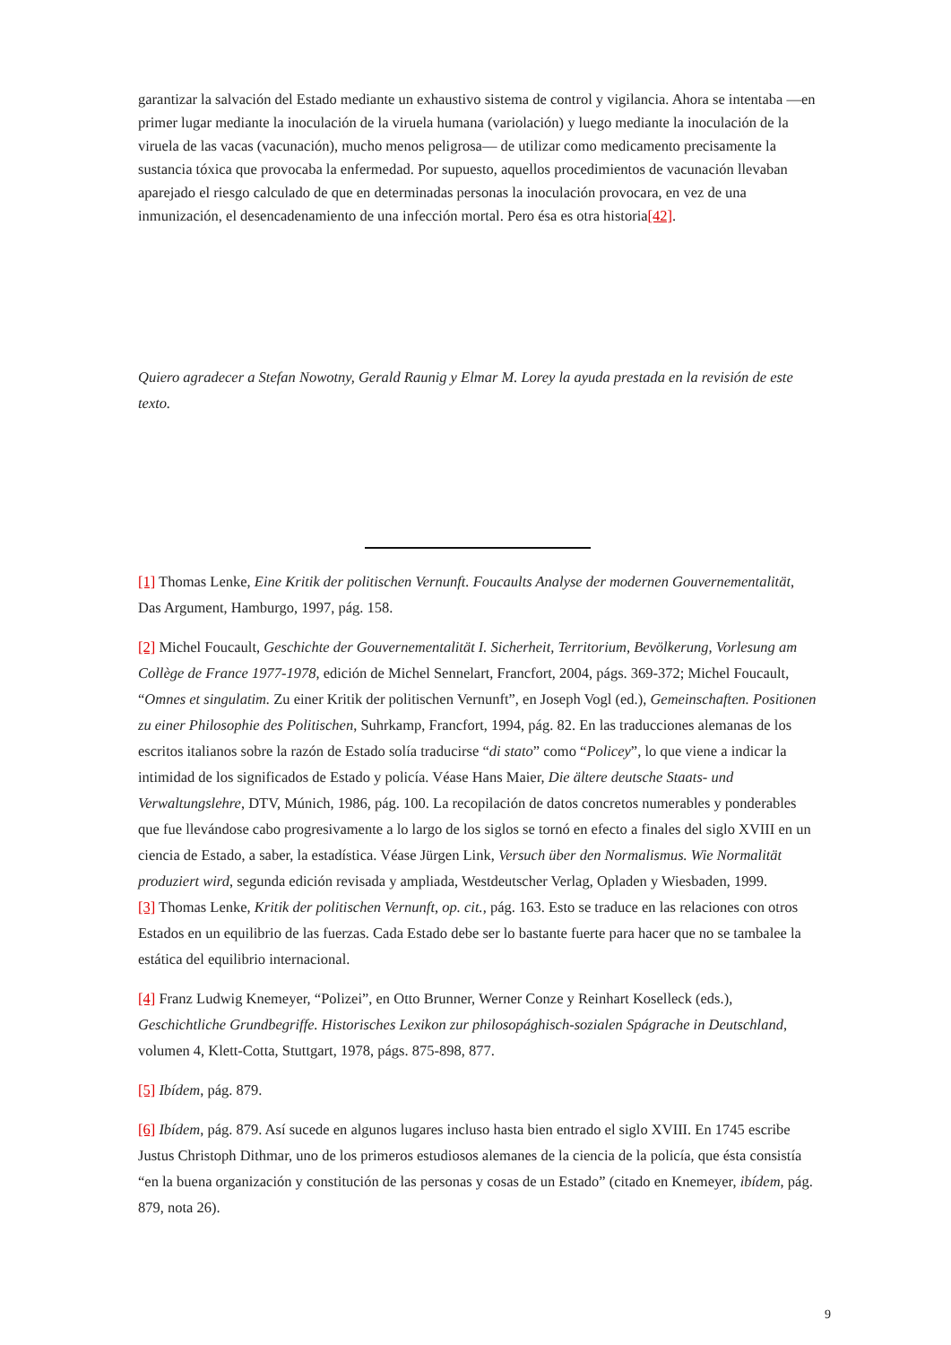garantizar la salvación del Estado mediante un exhaustivo sistema de control y vigilancia. Ahora se intentaba —en primer lugar mediante la inoculación de la viruela humana (variolación) y luego mediante la inoculación de la viruela de las vacas (vacunación), mucho menos peligrosa— de utilizar como medicamento precisamente la sustancia tóxica que provocaba la enfermedad. Por supuesto, aquellos procedimientos de vacunación llevaban aparejado el riesgo calculado de que en determinadas personas la inoculación provocara, en vez de una inmunización, el desencadenamiento de una infección mortal. Pero ésa es otra historia[42].
Quiero agradecer a Stefan Nowotny, Gerald Raunig y Elmar M. Lorey la ayuda prestada en la revisión de este texto.
[1] Thomas Lenke, Eine Kritik der politischen Vernunft. Foucaults Analyse der modernen Gouvernementalität, Das Argument, Hamburgo, 1997, pág. 158.
[2] Michel Foucault, Geschichte der Gouvernementalität I. Sicherheit, Territorium, Bevölkerung, Vorlesung am Collège de France 1977-1978, edición de Michel Sennelart, Francfort, 2004, págs. 369-372; Michel Foucault, “Omnes et singulatim. Zu einer Kritik der politischen Vernunft”, en Joseph Vogl (ed.), Gemeinschaften. Positionen zu einer Philosophie des Politischen, Suhrkamp, Francfort, 1994, pág. 82. En las traducciones alemanas de los escritos italianos sobre la razón de Estado solía traducirse “di stato” como “Policey”, lo que viene a indicar la intimidad de los significados de Estado y policía. Véase Hans Maier, Die ältere deutsche Staats- und Verwaltungslehre, DTV, Múnich, 1986, pág. 100. La recopilación de datos concretos numerables y ponderables que fue llevándose cabo progresivamente a lo largo de los siglos se tornó en efecto a finales del siglo XVIII en un ciencia de Estado, a saber, la estadística. Véase Jürgen Link, Versuch über den Normalismus. Wie Normalität produziert wird, segunda edición revisada y ampliada, Westdeutscher Verlag, Opladen y Wiesbaden, 1999.
[3] Thomas Lenke, Kritik der politischen Vernunft, op. cit., pág. 163. Esto se traduce en las relaciones con otros Estados en un equilibrio de las fuerzas. Cada Estado debe ser lo bastante fuerte para hacer que no se tambalee la estática del equilibrio internacional.
[4] Franz Ludwig Knemeyer, “Polizei”, en Otto Brunner, Werner Conze y Reinhart Koselleck (eds.), Geschichtliche Grundbegriffe. Historisches Lexikon zur philosopághisch-sozialen Spágrache in Deutschland, volumen 4, Klett-Cotta, Stuttgart, 1978, págs. 875-898, 877.
[5] Ibídem, pág. 879.
[6] Ibídem, pág. 879. Así sucede en algunos lugares incluso hasta bien entrado el siglo XVIII. En 1745 escribe Justus Christoph Dithmar, uno de los primeros estudiosos alemanes de la ciencia de la policía, que ésta consistía “en la buena organización y constitución de las personas y cosas de un Estado” (citado en Knemeyer, ibídem, pág. 879, nota 26).
9